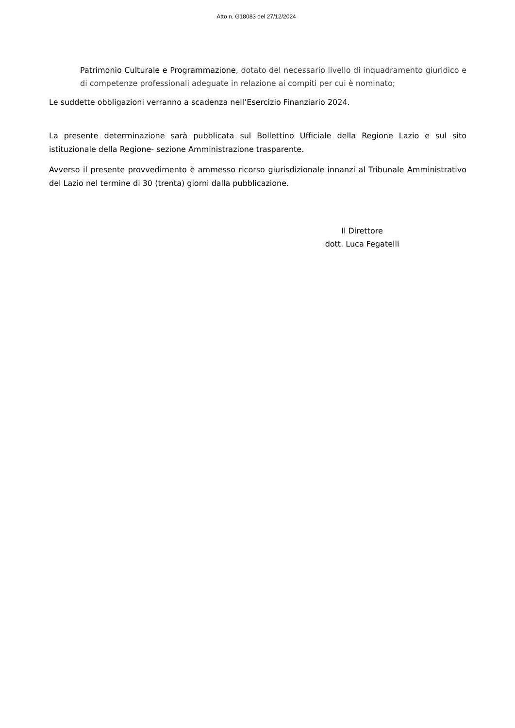Atto n. G18083 del 27/12/2024
Patrimonio Culturale e Programmazione, dotato del necessario livello di inquadramento giuridico e di competenze professionali adeguate in relazione ai compiti per cui è nominato;
Le suddette obbligazioni verranno a scadenza nell’Esercizio Finanziario 2024.
La presente determinazione sarà pubblicata sul Bollettino Ufficiale della Regione Lazio e sul sito istituzionale della Regione- sezione Amministrazione trasparente.
Avverso il presente provvedimento è ammesso ricorso giurisdizionale innanzi al Tribunale Amministrativo del Lazio nel termine di 30 (trenta) giorni dalla pubblicazione.
Il Direttore
dott. Luca Fegatelli